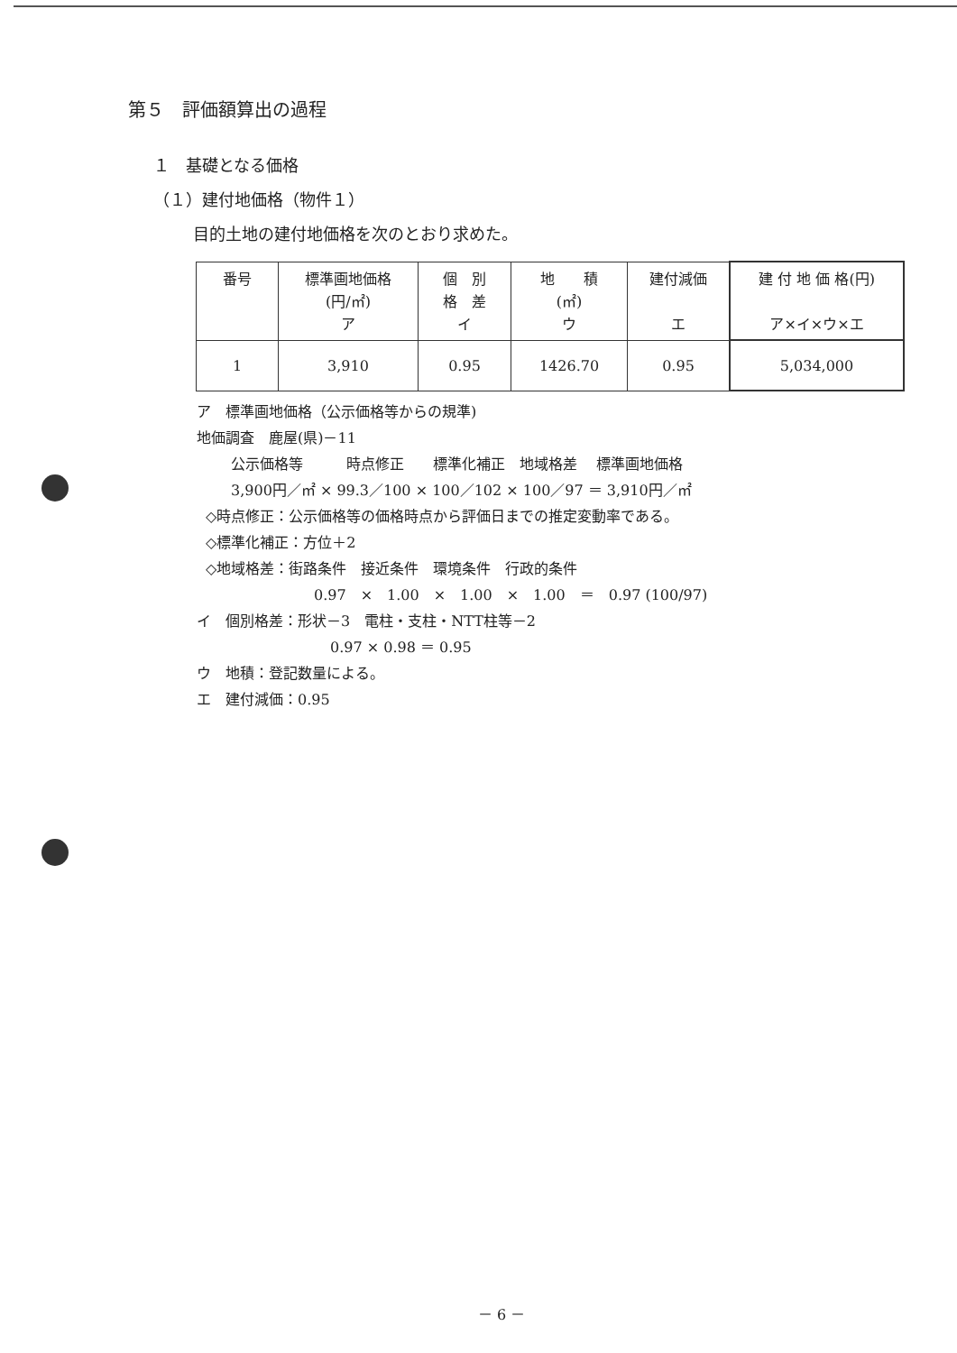第５　評価額算出の過程
１　基礎となる価格
（１）建付地価格（物件１）
目的土地の建付地価格を次のとおり求めた。
| 番号 | 標準画地価格 (円/㎡) ア | 個 別 格 差 イ | 地 積 (㎡) ウ | 建付減価 エ | 建 付 地 価 格(円) ア×イ×ウ×エ |
| --- | --- | --- | --- | --- | --- |
| 1 | 3,910 | 0.95 | 1426.70 | 0.95 | 5,034,000 |
ア　標準画地価格（公示価格等からの規準)
地価調査　鹿屋(県)－11
公示価格等　　　時点修正　　標準化補正　地域格差　 標準画地価格
3,900円／㎡ × 99.3／100 × 100／102 × 100／97 ＝ 3,910円／㎡
◇時点修正：公示価格等の価格時点から評価日までの推定変動率である。
◇標準化補正：方位＋2
◇地域格差：街路条件　接近条件　環境条件　行政的条件
0.97　×　1.00　×　1.00　×　1.00　＝　0.97 (100/97)
イ　個別格差：形状－3　電柱・支柱・NTT柱等－2
0.97 × 0.98 ＝ 0.95
ウ　地積：登記数量による。
エ　建付減価：0.95
－ 6 －